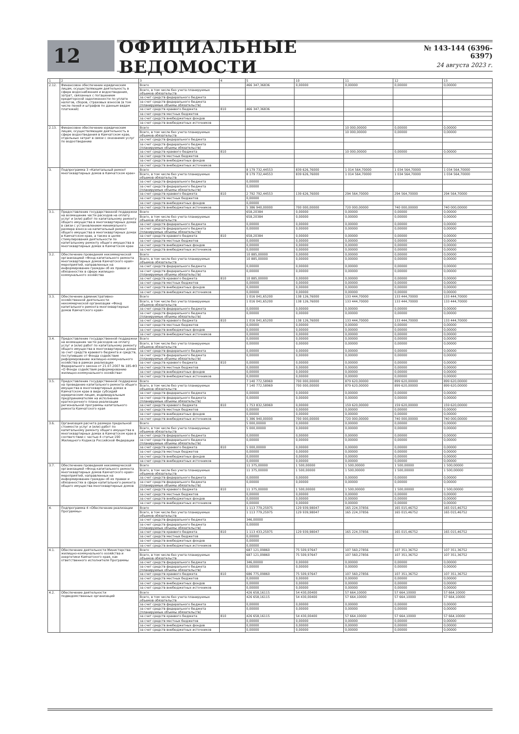12
ОФИЦИАЛЬНЫЕ ВЕДОМОСТИ
№ 143-144 (6396-6397)
24 августа 2023 г.
| 1 | 2 | 3 | 4 | 5 | 10 | 11 | 12 | 13 |
| 2.12. | Финансовое обеспечение юридическим лицам, осуществляющим деятельность в сфере водоснабжения и водоотведения, затрат, связанных с погашением кредиторской задолженности по уплате налогов, сборов, страховых взносов (в том числе пеней и штрафов по данным видам платежей) | Всего | | 466 347,36836 | 0,00000 | 0,00000 | 0,00000 | 0,00000 |
| | | Всего, в том числе без учета планируемых объемов обязательств | | | | | | |
| | | за счет средств федерального бюджета | | | | | | |
| | | за счет средств федерального бюджета (планируемые объемы обязательств) | | | | | | |
| | | за счет средств краевого бюджета | 810 | 466 347,36836 | | | | |
| | | за счет средств местных бюджетов | | | | | | |
| | | за счет средств внебюджетных фондов | | | | | | |
| | | за счет средств внебюджетных источников | | | | | | |
| 2.13. | Финансовое обеспечение юридическим лицам, осуществляющим деятельность в сфере водоотведения в Камчатском крае, отдельных затрат в связи с оказанием услуг по водоотведению | Всего | | | | 10 000,00000 | 0,00000 | 0,00000 |
| | | Всего, в том числе без учета планируемых объемов обязательств | | | | 10 000,00000 | 0,00000 | 0,00000 |
| | | за счет средств федерального бюджета | | | | | | |
| | | за счет средств федерального бюджета (планируемые объемы обязательств) | | | | | | |
| | | за счет средств краевого бюджета | 810 | | | 10 000,00000 | 0,00000 | 0,00000 |
| | | за счет средств местных бюджетов | | | | | | |
| | | за счет средств внебюджетных фондов | | | | | | |
| | | за счет средств внебюджетных источников | | | | | | |
| 3. | Подпрограмма 3 «Капитальный ремонт многоквартирных домов в Камчатском крае» | Всего | | 8 179 732,44553 | 839 626,76000 | 1 014 564,70000 | 1 034 564,70000 | 1 034 564,70000 |
| | | Всего, в том числе без учета планируемых объемов обязательств | | 8 179 732,44553 | 839 626,76000 | 1 014 564,70000 | 1 034 564,70000 | 1 034 564,70000 |
| | | за счет средств федерального бюджета | | 0,00000 | | | | |
| | | за счет средств федерального бюджета (планируемые объемы обязательств) | | 0,00000 | | | | |
| | | за счет средств краевого бюджета | 810 | 2 792 792,44553 | 139 626,76000 | 294 564,70000 | 294 564,70000 | 294 564,70000 |
| | | за счет средств местных бюджетов | | 0,00000 | | | | |
| | | за счет средств внебюджетных фондов | | 0,00000 | | | | |
| | | за счет средств внебюджетных источников | | 5 386 940,00000 | 700 000,00000 | 720 000,00000 | 740 000,00000 | 740 000,00000 |
| 3.1. | Предоставление государственной поддержки на возмещение части расходов на оплату услуг и (или) работ по капитальному ремонту общего имущества в многоквартирных домах в связи с установлением минимального размера взноса на капитальный ремонт общего имущества в многоквартирных домах в Камчатском крае, а также в целях стимулирования деятельности по капитальному ремонту общего имущества в многоквартирных домах в Камчатском крае | Всего | | 658,20384 | 0,00000 | 0,00000 | 0,00000 | 0,00000 |
| | | Всего, в том числе без учета планируемых объемов обязательств | | 658,20384 | 0,00000 | 0,00000 | 0,00000 | 0,00000 |
| | | за счет средств федерального бюджета | | 0,00000 | 0,00000 | 0,00000 | 0,00000 | 0,00000 |
| | | за счет средств федерального бюджета (планируемые объемы обязательств) | | 0,00000 | 0,00000 | 0,00000 | 0,00000 | 0,00000 |
| | | за счет средств краевого бюджета | 810 | 658,20384 | 0,00000 | 0,00000 | 0,00000 | 0,00000 |
| | | за счет средств местных бюджетов | | 0,00000 | 0,00000 | 0,00000 | 0,00000 | 0,00000 |
| | | за счет средств внебюджетных фондов | | 0,00000 | 0,00000 | 0,00000 | 0,00000 | 0,00000 |
| | | за счет средств внебюджетных источников | | 0,00000 | 0,00000 | 0,00000 | 0,00000 | 0,00000 |
| 3.2. | Обеспечение проведения некоммерческой организацией «Фонд капитального ремонта многоквартирных домов Камчатского края» мероприятий, направленных на информирование граждан об их правах и обязанностях в сфере жилищно-коммунального хозяйства | Всего | | 10 885,00000 | 0,00000 | 0,00000 | 0,00000 | 0,00000 |
| | | Всего, в том числе без учета планируемых объемов обязательств | | 10 885,00000 | 0,00000 | 0,00000 | 0,00000 | 0,00000 |
| | | за счет средств федерального бюджета | | 0,00000 | 0,00000 | 0,00000 | 0,00000 | 0,00000 |
| | | за счет средств федерального бюджета (планируемые объемы обязательств) | | 0,00000 | 0,00000 | 0,00000 | 0,00000 | 0,00000 |
| | | за счет средств краевого бюджета | 810 | 10 885,00000 | 0,00000 | 0,00000 | 0,00000 | 0,00000 |
| | | за счет средств местных бюджетов | | 0,00000 | 0,00000 | 0,00000 | 0,00000 | 0,00000 |
| | | за счет средств внебюджетных фондов | | 0,00000 | 0,00000 | 0,00000 | 0,00000 | 0,00000 |
| | | за счет средств внебюджетных источников | | 0,00000 | 0,00000 | 0,00000 | 0,00000 | 0,00000 |
| 3.3. | Обеспечение административно-хозяйственной деятельности некоммерческой организации «Фонд капитального ремонта многоквартирных домов Камчатского края» | Всего | | 1 016 041,65200 | 138 126,76000 | 133 444,70000 | 133 444,70000 | 133 444,70000 |
| | | Всего, в том числе без учета планируемых объемов обязательств | | 1 016 041,65200 | 138 126,76000 | 133 444,70000 | 133 444,70000 | 133 444,70000 |
| | | за счет средств федерального бюджета | | 0,00000 | 0,00000 | 0,00000 | 0,00000 | 0,00000 |
| | | за счет средств федерального бюджета (планируемые объемы обязательств) | | 0,00000 | 0,00000 | 0,00000 | 0,00000 | 0,00000 |
| | | за счет средств краевого бюджета | 810 | 1 016 041,65200 | 138 126,76000 | 133 444,70000 | 133 444,70000 | 133 444,70000 |
| | | за счет средств местных бюджетов | | 0,00000 | 0,00000 | 0,00000 | 0,00000 | 0,00000 |
| | | за счет средств внебюджетных фондов | | 0,00000 | 0,00000 | 0,00000 | 0,00000 | 0,00000 |
| | | за счет средств внебюджетных источников | | 0,00000 | 0,00000 | 0,00000 | 0,00000 | 0,00000 |
| 3.4. | Предоставление государственной поддержки на возмещение части расходов на оплату услуг и (или) работ по капитальному ремонту общего имущества в многоквартирных домах за счет средств краевого бюджета и средств, поступивших от Фонда содействия реформированию жилищно-коммунального хозяйства в рамках реализации Федерального закона от 21.07.2007 № 185-ФЗ «О Фонде содействия реформированию жилищно-коммунального хозяйства» | Всего | | 0,00000 | 0,00000 | 0,00000 | 0,00000 | 0,00000 |
| | | Всего, в том числе без учета планируемых объемов обязательств | | 0,00000 | 0,00000 | 0,00000 | 0,00000 | 0,00000 |
| | | за счет средств федерального бюджета | | 0,00000 | 0,00000 | 0,00000 | 0,00000 | 0,00000 |
| | | за счет средств федерального бюджета (планируемые объемы обязательств) | | 0,00000 | 0,00000 | 0,00000 | 0,00000 | 0,00000 |
| | | за счет средств краевого бюджета | 810 | 0,00000 | 0,00000 | 0,00000 | 0,00000 | 0,00000 |
| | | за счет средств местных бюджетов | | 0,00000 | 0,00000 | 0,00000 | 0,00000 | 0,00000 |
| | | за счет средств внебюджетных фондов | | 0,00000 | 0,00000 | 0,00000 | 0,00000 | 0,00000 |
| | | за счет средств внебюджетных источников | | 0,00000 | 0,00000 | 0,00000 | 0,00000 | 0,00000 |
| 3.5. | Предоставление государственной поддержки на проведение капитального ремонта общего имущества в многоквартирных домах в Камчатском крае в виде субсидий юридическим лицам, индивидуальным предпринимателям на исполнение краткосрочного плана реализации региональной программы капитального ремонта Камчатского края | Всего | | 7 140 772,58969 | 700 000,00000 | 879 620,00000 | 899 620,00000 | 899 620,00000 |
| | | Всего, в том числе без учета планируемых объемов обязательств | | 7 140 772,58969 | 700 000,00000 | 879 620,00000 | 899 620,00000 | 899 620,00000 |
| | | за счет средств федерального бюджета | | 0,00000 | 0,00000 | 0,00000 | 0,00000 | 0,00000 |
| | | за счет средств федерального бюджета (планируемые объемы обязательств) | | 0,00000 | 0,00000 | 0,00000 | 0,00000 | 0,00000 |
| | | за счет средств краевого бюджета | 810 | 1 753 832,58969 | 0,00000 | 159 620,00000 | 159 620,00000 | 159 620,00000 |
| | | за счет средств местных бюджетов | | 0,00000 | 0,00000 | 0,00000 | 0,00000 | 0,00000 |
| | | за счет средств внебюджетных фондов | | 0,00000 | 0,00000 | 0,00000 | 0,00000 | 0,00000 |
| | | за счет средств внебюджетных источников | | 5 386 940,00000 | 700 000,00000 | 720 000,00000 | 740 000,00000 | 740 000,00000 |
| 3.6. | Организация расчета размера предельной стоимости услуг и (или) работ по капитальному ремонту общего имущества в многоквартирных домах в Камчатском крае в соответствии с частью 4 статьи 190 Жилищного Кодекса Российской Федерации | Всего | | 5 000,00000 | 0,00000 | 0,00000 | 0,00000 | 0,00000 |
| | | Всего, в том числе без учета планируемых объемов обязательств | | 5 000,00000 | 0,00000 | 0,00000 | 0,00000 | 0,00000 |
| | | за счет средств федерального бюджета | | 0,00000 | 0,00000 | 0,00000 | 0,00000 | 0,00000 |
| | | за счет средств федерального бюджета (планируемые объемы обязательств) | | 0,00000 | 0,00000 | 0,00000 | 0,00000 | 0,00000 |
| | | за счет средств краевого бюджета | 810 | 5 000,00000 | 0,00000 | 0,00000 | 0,00000 | 0,00000 |
| | | за счет средств местных бюджетов | | 0,00000 | 0,00000 | 0,00000 | 0,00000 | 0,00000 |
| | | за счет средств внебюджетных фондов | | 0,00000 | 0,00000 | 0,00000 | 0,00000 | 0,00000 |
| | | за счет средств внебюджетных источников | | 0,00000 | 0,00000 | 0,00000 | 0,00000 | 0,00000 |
| 3.7. | Обеспечение проведения некоммерческой организацией «Фонд капитального ремонта многоквартирных домов Камчатского края» мероприятий, направленных на информирование граждан об их правах и обязанностях в сфере капитального ремонта общего имущества многоквартирных домов | Всего | | 11 375,00000 | 1 500,00000 | 1 500,00000 | 1 500,00000 | 1 500,00000 |
| | | Всего, в том числе без учета планируемых объемов обязательств | | 11 375,00000 | 1 500,00000 | 1 500,00000 | 1 500,00000 | 1 500,00000 |
| | | за счет средств федерального бюджета | | 0,00000 | 0,00000 | 0,00000 | 0,00000 | 0,00000 |
| | | за счет средств федерального бюджета (планируемые объемы обязательств) | | 0,00000 | 0,00000 | 0,00000 | 0,00000 | 0,00000 |
| | | за счет средств краевого бюджета | 810 | 11 375,00000 | 1 500,00000 | 1 500,00000 | 1 500,00000 | 1 500,00000 |
| | | за счет средств местных бюджетов | | 0,00000 | 0,00000 | 0,00000 | 0,00000 | 0,00000 |
| | | за счет средств внебюджетных фондов | | 0,00000 | 0,00000 | 0,00000 | 0,00000 | 0,00000 |
| | | за счет средств внебюджетных источников | | 0,00000 | 0,00000 | 0,00000 | 0,00000 | 0,00000 |
| 4. | Подпрограмма 4 «Обеспечение реализации Программы» | Всего | | 1 113 779,25975 | 129 939,98047 | 165 224,37856 | 165 015,46752 | 165 015,46752 |
| | | Всего, в том числе без учета планируемых объемов обязательств | | 1 113 779,25975 | 129 939,98047 | 165 224,37856 | 165 015,46752 | 165 015,46752 |
| | | за счет средств федерального бюджета | | 346,00000 | | | | |
| | | за счет средств федерального бюджета (планируемые объемы обязательств) | | 0,00000 | | | | |
| | | за счет средств краевого бюджета | 810 | 1 113 433,25975 | 129 939,98047 | 165 224,37856 | 165 015,46752 | 165 015,46752 |
| | | за счет средств местных бюджетов | | 0,00000 | | | | |
| | | за счет средств внебюджетных фондов | | 0,00000 | | | | |
| | | за счет средств внебюджетных источников | | 0,00000 | | | | |
| 4.1. | Обеспечение деятельности Министерства жилищно-коммунального хозяйства и энергетики Камчатского края, как ответственного исполнителя Программы | Всего | | 687 121,09860 | 75 509,97647 | 107 560,27856 | 107 351,36752 | 107 351,36752 |
| | | Всего, в том числе без учета планируемых объемов обязательств | | 687 121,09860 | 75 509,97647 | 107 560,27856 | 107 351,36752 | 107 351,36752 |
| | | за счет средств федерального бюджета | | 346,00000 | 0,00000 | 0,00000 | 0,00000 | 0,00000 |
| | | за счет средств федерального бюджета (планируемые объемы обязательств) | | 0,00000 | 0,00000 | 0,00000 | 0,00000 | 0,00000 |
| | | за счет средств краевого бюджета | 810 | 686 775,09860 | 75 509,97647 | 107 560,27856 | 107 351,36752 | 107 351,36752 |
| | | за счет средств местных бюджетов | | 0,00000 | 0,00000 | 0,00000 | 0,00000 | 0,00000 |
| | | за счет средств внебюджетных фондов | | 0,00000 | 0,00000 | 0,00000 | 0,00000 | 0,00000 |
| | | за счет средств внебюджетных источников | | 0,00000 | 0,00000 | 0,00000 | 0,00000 | 0,00000 |
| 4.2. | Обеспечение деятельности подведомственных организаций | Всего | | 426 658,16115 | 54 430,00400 | 57 664,10000 | 57 664,10000 | 57 664,10000 |
| | | Всего, в том числе без учета планируемых объемов обязательств | | 426 658,16115 | 54 430,00400 | 57 664,10000 | 57 664,10000 | 57 664,10000 |
| | | за счет средств федерального бюджета | | 0,00000 | 0,00000 | 0,00000 | 0,00000 | 0,00000 |
| | | за счет средств федерального бюджета (планируемые объемы обязательств) | | 0,00000 | 0,00000 | 0,00000 | 0,00000 | 0,00000 |
| | | за счет средств краевого бюджета | 810 | 426 658,16115 | 54 430,00400 | 57 664,10000 | 57 664,10000 | 57 664,10000 |
| | | за счет средств местных бюджетов | | 0,00000 | 0,00000 | 0,00000 | 0,00000 | 0,00000 |
| | | за счет средств внебюджетных фондов | | 0,00000 | 0,00000 | 0,00000 | 0,00000 | 0,00000 |
| | | за счет средств внебюджетных источников | | 0,00000 | 0,00000 | 0,00000 | 0,00000 | 0,00000 |